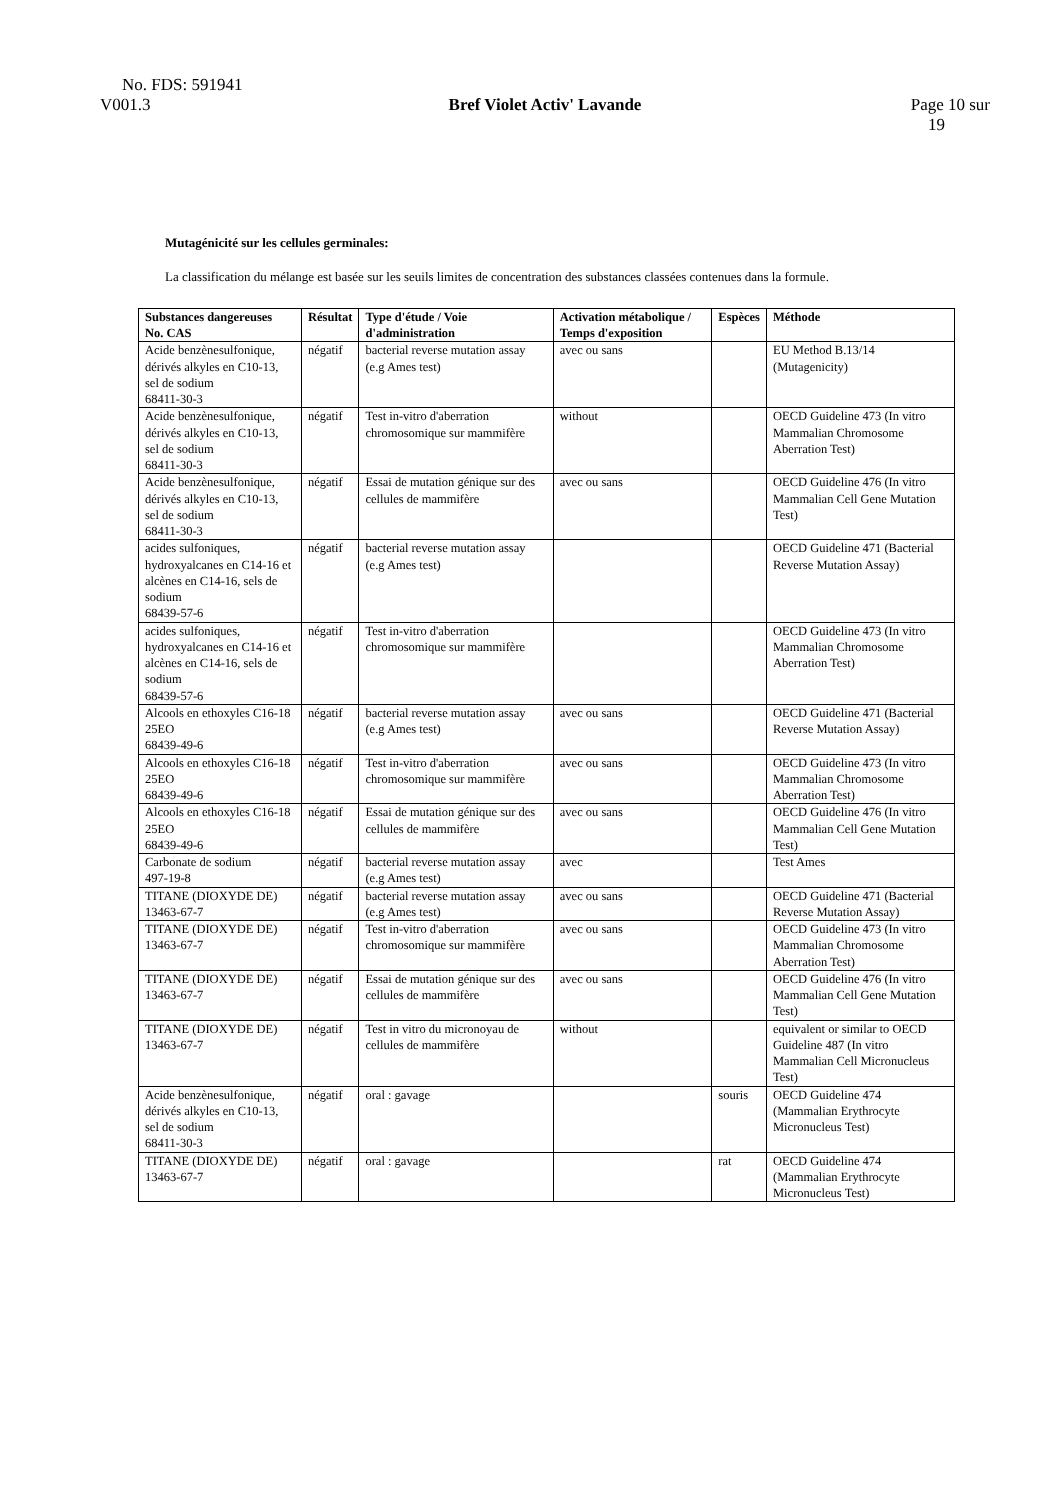No. FDS: 591941
V001.3 Bref Violet Activ' Lavande Page 10 sur
19
Mutagénicité sur les cellules germinales:
La classification du mélange est basée sur les seuils limites de concentration des substances classées contenues dans la formule.
| Substances dangereuses No. CAS | Résultat | Type d'étude / Voie d'administration | Activation métabolique / Temps d'exposition | Espèces | Méthode |
| --- | --- | --- | --- | --- | --- |
| Acide benzènesulfonique, dérivés alkyles en C10-13, sel de sodium 68411-30-3 | négatif | bacterial reverse mutation assay (e.g Ames test) | avec ou sans | | EU Method B.13/14 (Mutagenicity) |
| Acide benzènesulfonique, dérivés alkyles en C10-13, sel de sodium 68411-30-3 | négatif | Test in-vitro d'aberration chromosomique sur mammifère | without | | OECD Guideline 473 (In vitro Mammalian Chromosome Aberration Test) |
| Acide benzènesulfonique, dérivés alkyles en C10-13, sel de sodium 68411-30-3 | négatif | Essai de mutation génique sur des cellules de mammifère | avec ou sans | | OECD Guideline 476 (In vitro Mammalian Cell Gene Mutation Test) |
| acides sulfoniques, hydroxyalcanes en C14-16 et alcènes en C14-16, sels de sodium 68439-57-6 | négatif | bacterial reverse mutation assay (e.g Ames test) | | | OECD Guideline 471 (Bacterial Reverse Mutation Assay) |
| acides sulfoniques, hydroxyalcanes en C14-16 et alcènes en C14-16, sels de sodium 68439-57-6 | négatif | Test in-vitro d'aberration chromosomique sur mammifère | | | OECD Guideline 473 (In vitro Mammalian Chromosome Aberration Test) |
| Alcools en ethoxyles C16-18 25EO 68439-49-6 | négatif | bacterial reverse mutation assay (e.g Ames test) | avec ou sans | | OECD Guideline 471 (Bacterial Reverse Mutation Assay) |
| Alcools en ethoxyles C16-18 25EO 68439-49-6 | négatif | Test in-vitro d'aberration chromosomique sur mammifère | avec ou sans | | OECD Guideline 473 (In vitro Mammalian Chromosome Aberration Test) |
| Alcools en ethoxyles C16-18 25EO 68439-49-6 | négatif | Essai de mutation génique sur des cellules de mammifère | avec ou sans | | OECD Guideline 476 (In vitro Mammalian Cell Gene Mutation Test) |
| Carbonate de sodium 497-19-8 | négatif | bacterial reverse mutation assay (e.g Ames test) | avec | | Test Ames |
| TITANE (DIOXYDE DE) 13463-67-7 | négatif | bacterial reverse mutation assay (e.g Ames test) | avec ou sans | | OECD Guideline 471 (Bacterial Reverse Mutation Assay) |
| TITANE (DIOXYDE DE) 13463-67-7 | négatif | Test in-vitro d'aberration chromosomique sur mammifère | avec ou sans | | OECD Guideline 473 (In vitro Mammalian Chromosome Aberration Test) |
| TITANE (DIOXYDE DE) 13463-67-7 | négatif | Essai de mutation génique sur des cellules de mammifère | avec ou sans | | OECD Guideline 476 (In vitro Mammalian Cell Gene Mutation Test) |
| TITANE (DIOXYDE DE) 13463-67-7 | négatif | Test in vitro du micronoyau de cellules de mammifère | without | | equivalent or similar to OECD Guideline 487 (In vitro Mammalian Cell Micronucleus Test) |
| Acide benzènesulfonique, dérivés alkyles en C10-13, sel de sodium 68411-30-3 | négatif | oral : gavage | | souris | OECD Guideline 474 (Mammalian Erythrocyte Micronucleus Test) |
| TITANE (DIOXYDE DE) 13463-67-7 | négatif | oral : gavage | | rat | OECD Guideline 474 (Mammalian Erythrocyte Micronucleus Test) |